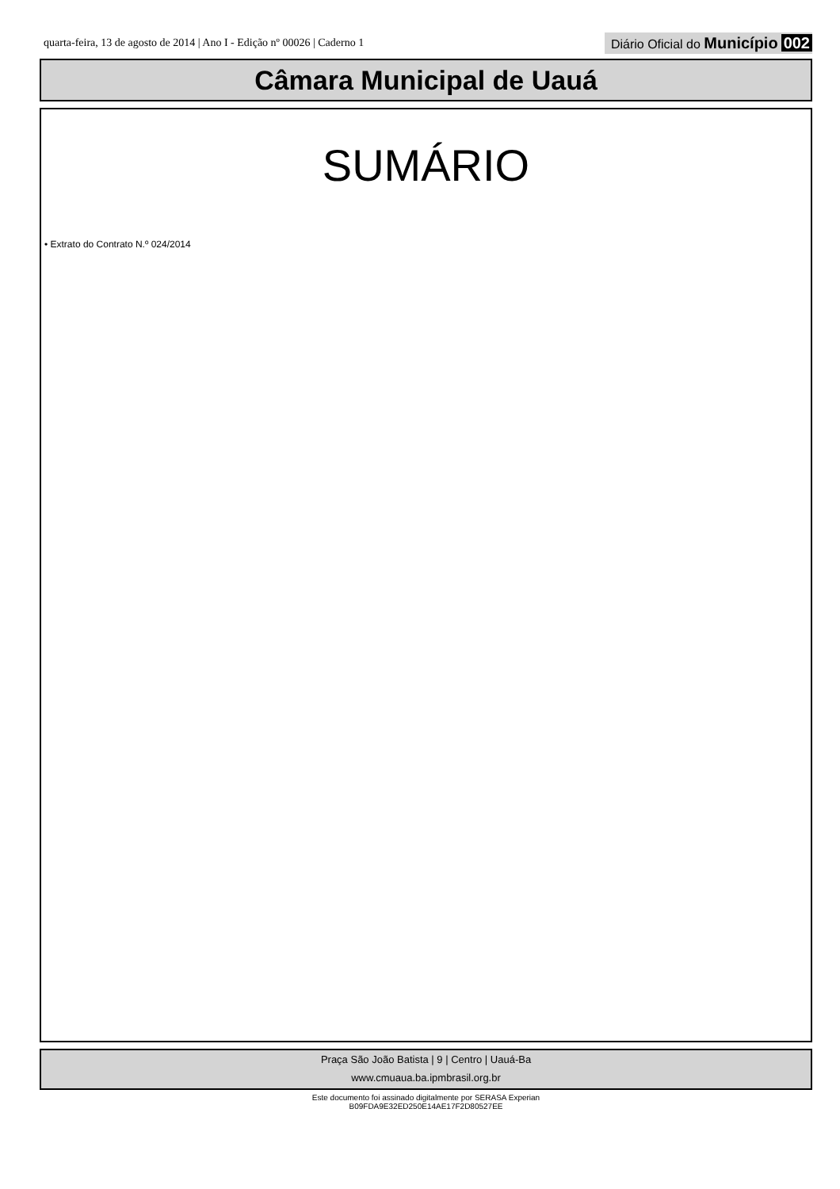quarta-feira, 13 de agosto de 2014 | Ano I - Edição nº 00026 | Caderno 1
Diário Oficial do Município 002
Câmara Municipal de Uauá
SUMÁRIO
• Extrato do Contrato N.º 024/2014
Praça São João Batista | 9 | Centro | Uauá-Ba
www.cmuaua.ba.ipmbrasil.org.br
Este documento foi assinado digitalmente por SERASA Experian
B09FDA9E32ED250E14AE17F2D80527EE